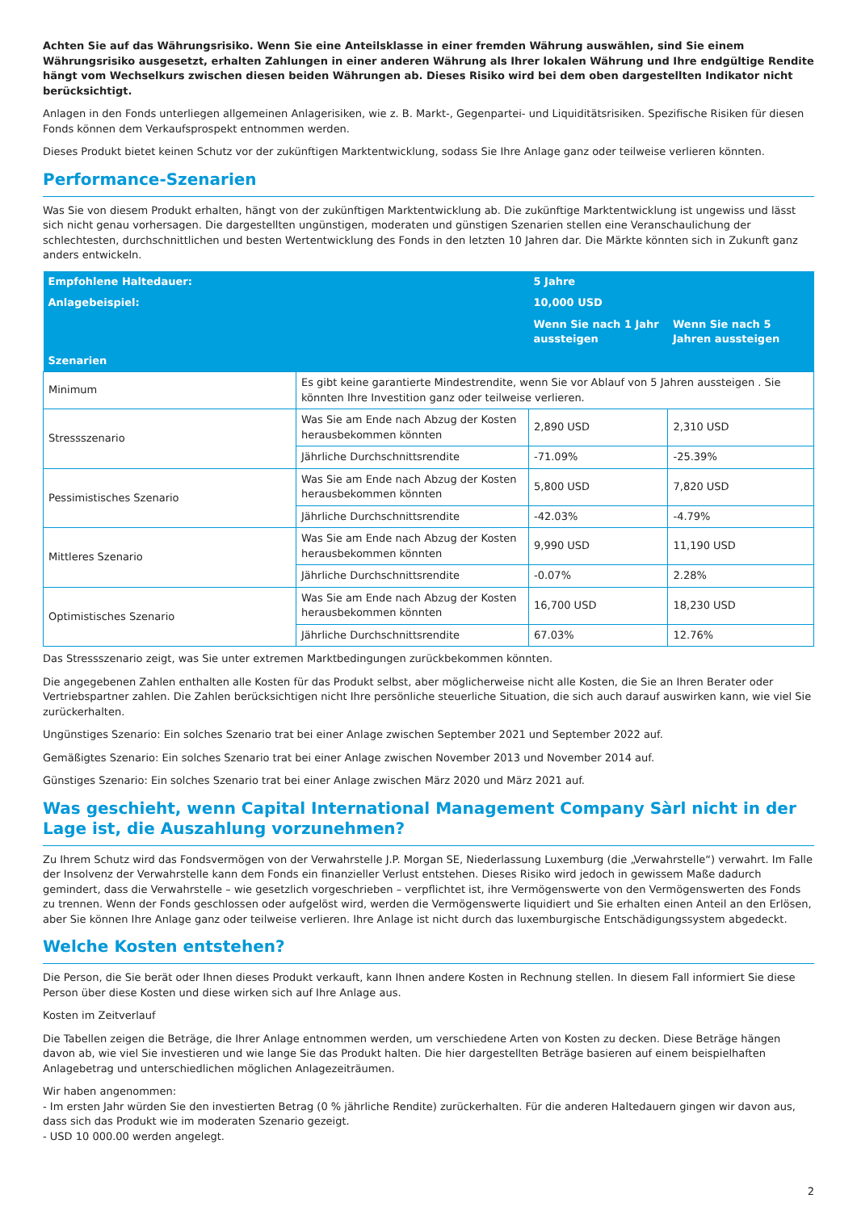Achten Sie auf das Währungsrisiko. Wenn Sie eine Anteilsklasse in einer fremden Währung auswählen, sind Sie einem Währungsrisiko ausgesetzt, erhalten Zahlungen in einer anderen Währung als Ihrer lokalen Währung und Ihre endgültige Rendite hängt vom Wechselkurs zwischen diesen beiden Währungen ab. Dieses Risiko wird bei dem oben dargestellten Indikator nicht berücksichtigt.
Anlagen in den Fonds unterliegen allgemeinen Anlagerisiken, wie z. B. Markt-, Gegenpartei- und Liquiditätsrisiken. Spezifische Risiken für diesen Fonds können dem Verkaufsprospekt entnommen werden.
Dieses Produkt bietet keinen Schutz vor der zukünftigen Marktentwicklung, sodass Sie Ihre Anlage ganz oder teilweise verlieren könnten.
Performance-Szenarien
Was Sie von diesem Produkt erhalten, hängt von der zukünftigen Marktentwicklung ab. Die zukünftige Marktentwicklung ist ungewiss und lässt sich nicht genau vorhersagen. Die dargestellten ungünstigen, moderaten und günstigen Szenarien stellen eine Veranschaulichung der schlechtesten, durchschnittlichen und besten Wertentwicklung des Fonds in den letzten 10 Jahren dar. Die Märkte könnten sich in Zukunft ganz anders entwickeln.
| Empfohlene Haltedauer: | | 5 Jahre | |
| --- | --- | --- | --- |
| Anlagebeispiel: | | 10,000 USD | |
| | | Wenn Sie nach 1 Jahr aussteigen | Wenn Sie nach 5 Jahren aussteigen |
| Szenarien | | | |
| Minimum | Es gibt keine garantierte Mindestrendite, wenn Sie vor Ablauf von 5 Jahren aussteigen . Sie könnten Ihre Investition ganz oder teilweise verlieren. | | |
| Stressszenario | Was Sie am Ende nach Abzug der Kosten herausbekommen könnten | 2,890 USD | 2,310 USD |
| | Jährliche Durchschnittsrendite | -71.09% | -25.39% |
| Pessimistisches Szenario | Was Sie am Ende nach Abzug der Kosten herausbekommen könnten | 5,800 USD | 7,820 USD |
| | Jährliche Durchschnittsrendite | -42.03% | -4.79% |
| Mittleres Szenario | Was Sie am Ende nach Abzug der Kosten herausbekommen könnten | 9,990 USD | 11,190 USD |
| | Jährliche Durchschnittsrendite | -0.07% | 2.28% |
| Optimistisches Szenario | Was Sie am Ende nach Abzug der Kosten herausbekommen könnten | 16,700 USD | 18,230 USD |
| | Jährliche Durchschnittsrendite | 67.03% | 12.76% |
Das Stressszenario zeigt, was Sie unter extremen Marktbedingungen zurückbekommen könnten.
Die angegebenen Zahlen enthalten alle Kosten für das Produkt selbst, aber möglicherweise nicht alle Kosten, die Sie an Ihren Berater oder Vertriebspartner zahlen. Die Zahlen berücksichtigen nicht Ihre persönliche steuerliche Situation, die sich auch darauf auswirken kann, wie viel Sie zurückerhalten.
Ungünstiges Szenario: Ein solches Szenario trat bei einer Anlage zwischen September 2021 und September 2022 auf.
Gemäßigtes Szenario: Ein solches Szenario trat bei einer Anlage zwischen November 2013 und November 2014 auf.
Günstiges Szenario: Ein solches Szenario trat bei einer Anlage zwischen März 2020 und März 2021 auf.
Was geschieht, wenn Capital International Management Company Sàrl nicht in der Lage ist, die Auszahlung vorzunehmen?
Zu Ihrem Schutz wird das Fondsvermögen von der Verwahrstelle J.P. Morgan SE, Niederlassung Luxemburg (die „Verwahrstelle“) verwahrt. Im Falle der Insolvenz der Verwahrstelle kann dem Fonds ein finanzieller Verlust entstehen. Dieses Risiko wird jedoch in gewissem Maße dadurch gemindert, dass die Verwahrstelle – wie gesetzlich vorgeschrieben – verpflichtet ist, ihre Vermögenswerte von den Vermögenswerten des Fonds zu trennen. Wenn der Fonds geschlossen oder aufgelöst wird, werden die Vermögenswerte liquidiert und Sie erhalten einen Anteil an den Erlösen, aber Sie können Ihre Anlage ganz oder teilweise verlieren. Ihre Anlage ist nicht durch das luxemburgische Entschädigungssystem abgedeckt.
Welche Kosten entstehen?
Die Person, die Sie berät oder Ihnen dieses Produkt verkauft, kann Ihnen andere Kosten in Rechnung stellen. In diesem Fall informiert Sie diese Person über diese Kosten und diese wirken sich auf Ihre Anlage aus.
Kosten im Zeitverlauf
Die Tabellen zeigen die Beträge, die Ihrer Anlage entnommen werden, um verschiedene Arten von Kosten zu decken. Diese Beträge hängen davon ab, wie viel Sie investieren und wie lange Sie das Produkt halten. Die hier dargestellten Beträge basieren auf einem beispielhaften Anlagebetrag und unterschiedlichen möglichen Anlagezeiträumen.
Wir haben angenommen:
- Im ersten Jahr würden Sie den investierten Betrag (0 % jährliche Rendite) zurückerhalten. Für die anderen Haltedauern gingen wir davon aus, dass sich das Produkt wie im moderaten Szenario gezeigt.
- USD 10 000.00 werden angelegt.
2